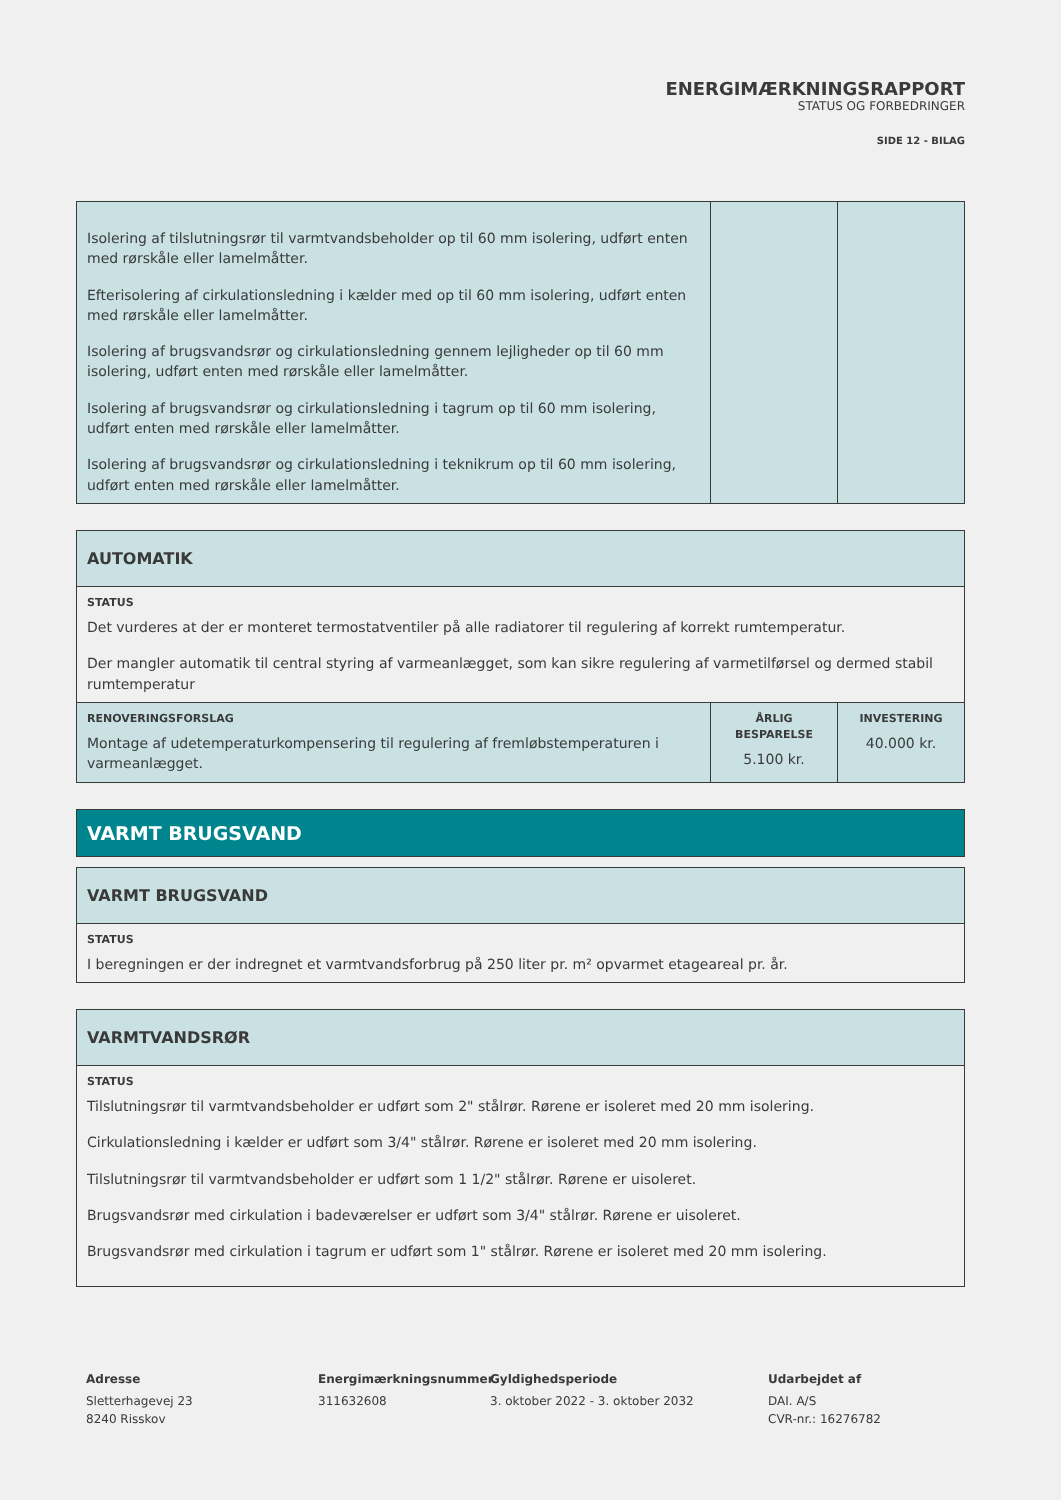ENERGIMÆRKNINGSRAPPORT
STATUS OG FORBEDRINGER
SIDE 12 - BILAG
| Isolering af tilslutningsrør til varmtvandsbeholder op til 60 mm isolering, udført enten med rørskåle eller lamelmåtter. Efterisolering af cirkulationsledning i kælder med op til 60 mm isolering, udført enten med rørskåle eller lamelmåtter. Isolering af brugsvandsrør og cirkulationsledning gennem lejligheder op til 60 mm isolering, udført enten med rørskåle eller lamelmåtter. Isolering af brugsvandsrør og cirkulationsledning i tagrum op til 60 mm isolering, udført enten med rørskåle eller lamelmåtter. Isolering af brugsvandsrør og cirkulationsledning i teknikrum op til 60 mm isolering, udført enten med rørskåle eller lamelmåtter. | | |
| AUTOMATIK | | |
| STATUS Det vurderes at der er monteret termostatventiler på alle radiatorer til regulering af korrekt rumtemperatur. Der mangler automatik til central styring af varmeanlægget, som kan sikre regulering af varmetilførsel og dermed stabil rumtemperatur | | |
| RENOVERINGSFORSLAG Montage af udetemperaturkompensering til regulering af fremløbstemperaturen i varmeanlægget. | ÅRLIG BESPARELSE 5.100 kr. | INVESTERING 40.000 kr. |
VARMT BRUGSVAND
| VARMT BRUGSVAND |
| STATUS I beregningen er der indregnet et varmtvandsforbrug på 250 liter pr. m² opvarmet etageareal pr. år. |
| VARMTVANDSRØR |
| STATUS Tilslutningsrør til varmtvandsbeholder er udført som 2" stålrør. Rørene er isoleret med 20 mm isolering. Cirkulationsledning i kælder er udført som 3/4" stålrør. Rørene er isoleret med 20 mm isolering. Tilslutningsrør til varmtvandsbeholder er udført som 1 1/2" stålrør. Rørene er uisoleret. Brugsvandsrør med cirkulation i badeværelser er udført som 3/4" stålrør. Rørene er uisoleret. Brugsvandsrør med cirkulation i tagrum er udført som 1" stålrør. Rørene er isoleret med 20 mm isolering. |
Adresse
Sletterhagevej 23
8240 Risskov
Energimærkningsnummer
311632608
Gyldighedsperiode
3. oktober 2022 - 3. oktober 2032
Udarbejdet af
DAI. A/S
CVR-nr.: 16276782